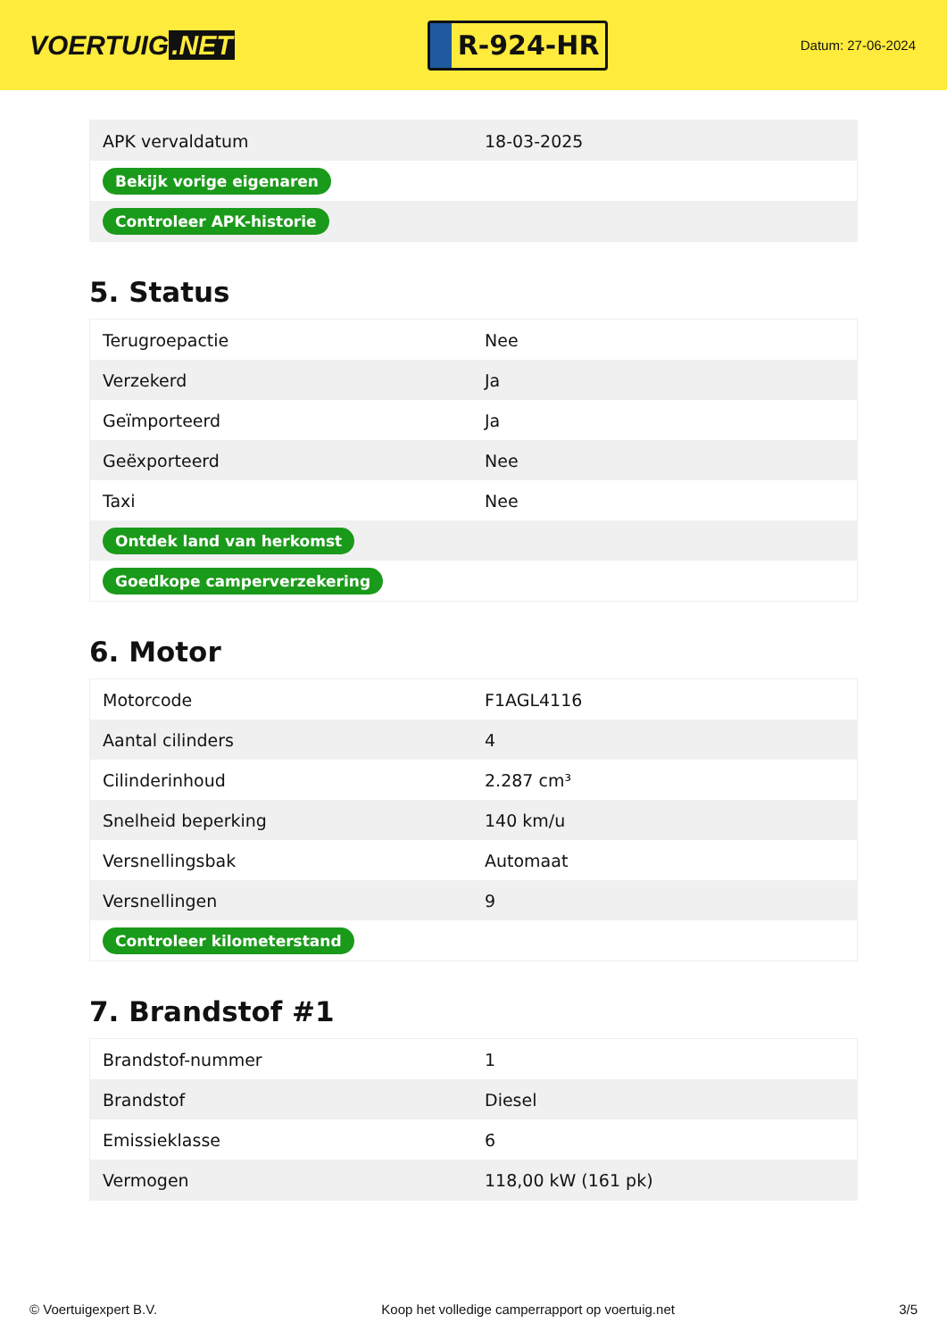VOERTUIG.NET
R-924-HR
Datum: 27-06-2024
| APK vervaldatum | 18-03-2025 |
| Bekijk vorige eigenaren | |
| Controleer APK-historie | |
5. Status
| Terugroepactie | Nee |
| Verzekerd | Ja |
| Geïmporteerd | Ja |
| Geëxporteerd | Nee |
| Taxi | Nee |
| Ontdek land van herkomst | |
| Goedkope camperverzekering | |
6. Motor
| Motorcode | F1AGL4116 |
| Aantal cilinders | 4 |
| Cilinderinhoud | 2.287 cm³ |
| Snelheid beperking | 140 km/u |
| Versnellingsbak | Automaat |
| Versnellingen | 9 |
| Controleer kilometerstand | |
7. Brandstof #1
| Brandstof-nummer | 1 |
| Brandstof | Diesel |
| Emissieklasse | 6 |
| Vermogen | 118,00 kW (161 pk) |
© Voertuigexpert B.V. Koop het volledige camperrapport op voertuig.net 3/5